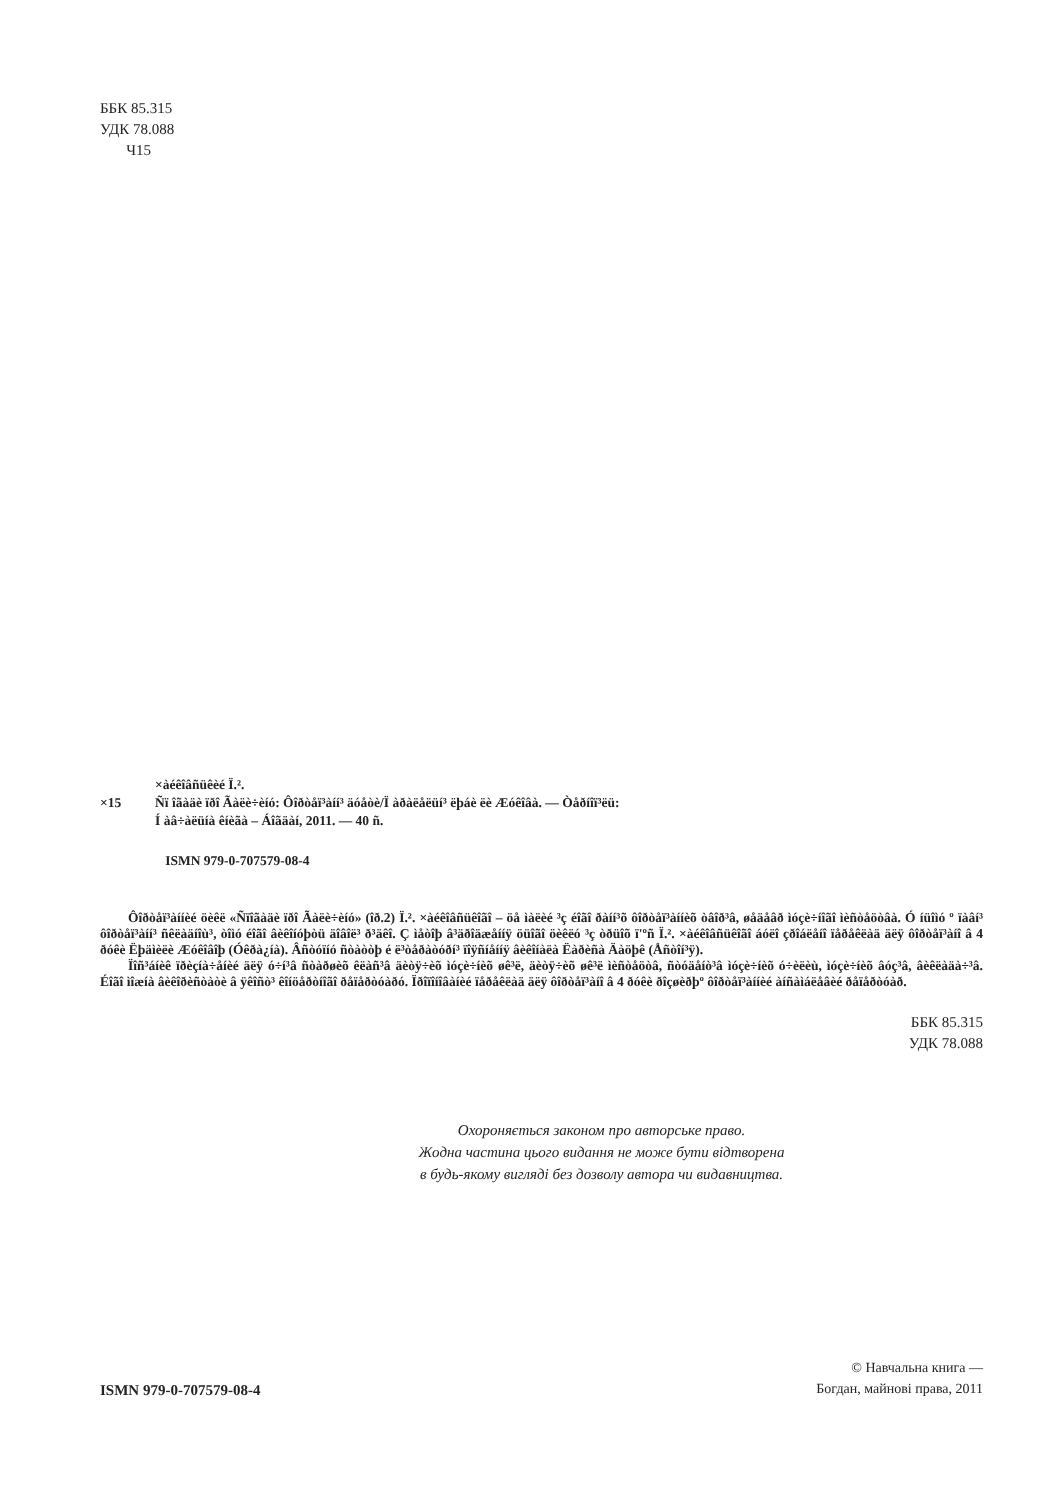ББК 85.315
УДК 78.088
Ч15
×àéêîâñüêèé Ï.².
×15 Ñï îãàäè ïðî Ãàëè÷èíó: Ôîðòåï³àíí³ äóåòè/Ï àðàëåëüí³ ëþáè ëè Æóêîâà. — Òåðíîï³ëü:
Í àâ÷àëüíà êíèãà – Áîãäàí, 2011. — 40 ñ.
ISMN 979-0-707579-08-4
Ôîðòåï³àííèé öèêë «Ñïîãàäè ïðî Ãàëè÷èíó» (îð.2) Ï.². ×àéêîâñüêîãî – öå ìàëèé ³ç éîãî ðàíí³õ ôîðòåï³àííèõ òâîð³â, øåäåâð ìóçè÷íîãî ìèñòåöòâà. Ó íüîìó º ïàâí³ ôîðòåï³àíí³ ñêëàäíîù³, òîìó éîãî âèêîíóþòü äîâîë³ ð³äêî. Ç ìåòîþ â³äðîäæåííÿ öüîãî öèêëó ³ç òðüîõ ï'ºñ Ï.². ×àéêîâñüêîãî áóëî çðîáëåíî ïåðåêëàä äëÿ ôîðòåï³àíî â 4 ðóêè Ëþäìèëè Æóêîâîþ (Óêðà¿íà). Âñòóïíó ñòàòòþ é ë³òåðàòóðí³ ïîÿñíåííÿ âèêîíàëà Ëàðèñà Äàöþê (Åñòîí³ÿ).
Ïîñ³áíèê ïðèçíà÷åíèé äëÿ ó÷í³â ñòàðøèõ êëàñ³â äèòÿ÷èõ ìóçè÷íèõ øê³ë, äèòÿ÷èõ øê³ë ìèñòåöòâ, ñòóäåíò³â ìóçè÷íèõ ó÷èëèù, ìóçè÷íèõ âóç³â, âèêëàäà÷³â. Éîãî ìîæíà âèêîðèñòàòè â ÿêîñò³ êîíöåðòíîãî ðåïåðòóàðó. Ïðîïîíîâàíèé ïåðåêëàä äëÿ ôîðòåï³àíî â 4 ðóêè ðîçøèðþº ôîðòåï³àííèé àíñàìáëåâèé ðåïåðòóàð.
ББК 85.315
УДК 78.088
Охороняється законом про авторське право.
Жодна частина цього видання не може бути відтворена
в будь-якому вигляді без дозволу автора чи видавництва.
ISMN 979-0-707579-08-4
© Навчальна книга —
Богдан, майнові права, 2011